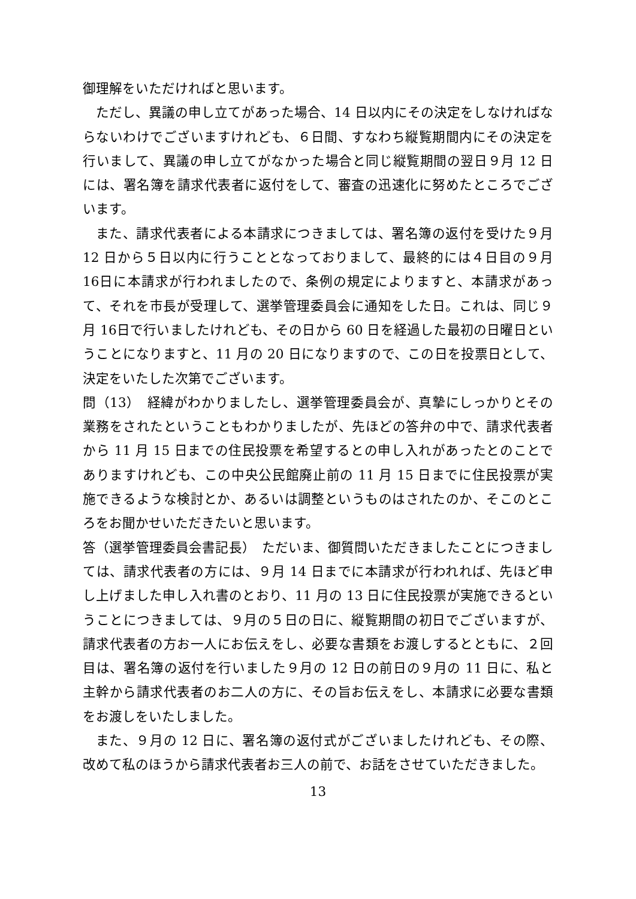御理解をいただければと思います。
ただし、異議の申し立てがあった場合、14 日以内にその決定をしなければならないわけでございますけれども、６日間、すなわち縦覧期間内にその決定を行いまして、異議の申し立てがなかった場合と同じ縦覧期間の翌日９月 12 日には、署名簿を請求代表者に返付をして、審査の迅速化に努めたところでございます。
また、請求代表者による本請求につきましては、署名簿の返付を受けた９月12 日から５日以内に行うこととなっておりまして、最終的には４日目の９月 16日に本請求が行われましたので、条例の規定によりますと、本請求があって、それを市長が受理して、選挙管理委員会に通知をした日。これは、同じ９月 16日で行いましたけれども、その日から 60 日を経過した最初の日曜日ということになりますと、11 月の 20 日になりますので、この日を投票日として、決定をいたした次第でございます。
問（13）　経緯がわかりましたし、選挙管理委員会が、真摯にしっかりとその業務をされたということもわかりましたが、先ほどの答弁の中で、請求代表者から 11 月 15 日までの住民投票を希望するとの申し入れがあったとのことでありますけれども、この中央公民館廃止前の 11 月 15 日までに住民投票が実施できるような検討とか、あるいは調整というものはされたのか、そこのところをお聞かせいただきたいと思います。
答（選挙管理委員会書記長）　ただいま、御質問いただきましたことにつきましては、請求代表者の方には、９月 14 日までに本請求が行われれば、先ほど申し上げました申し入れ書のとおり、11 月の 13 日に住民投票が実施できるということにつきましては、９月の５日の日に、縦覧期間の初日でございますが、請求代表者の方お一人にお伝えをし、必要な書類をお渡しするとともに、２回目は、署名簿の返付を行いました９月の 12 日の前日の９月の 11 日に、私と主幹から請求代表者のお二人の方に、その旨お伝えをし、本請求に必要な書類をお渡しをいたしました。
また、９月の 12 日に、署名簿の返付式がございましたけれども、その際、改めて私のほうから請求代表者お三人の前で、お話をさせていただきました。
13